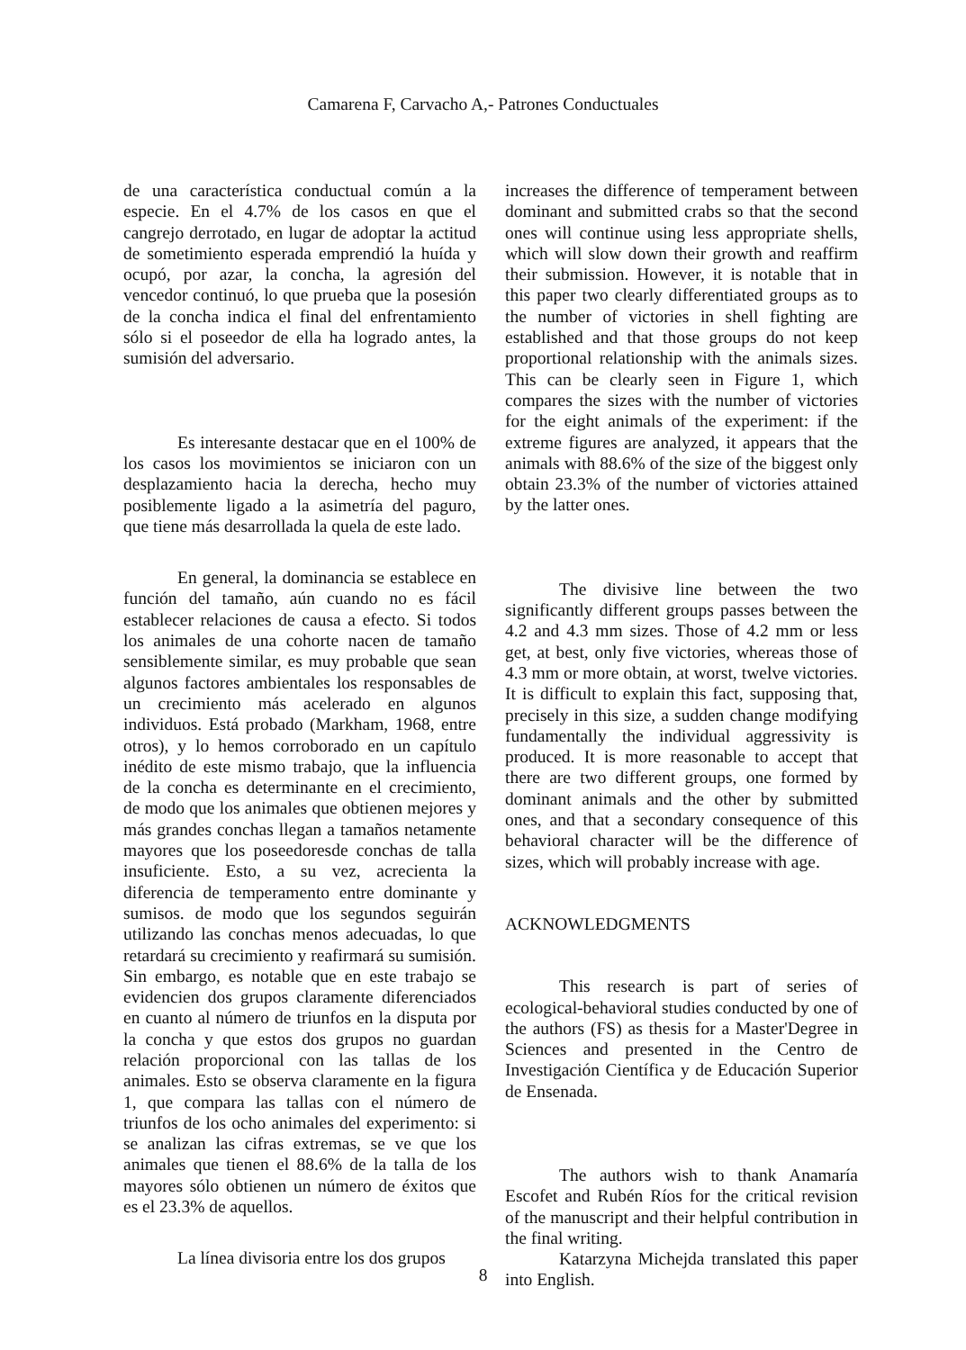Camarena F, Carvacho A,- Patrones Conductuales
de una característica conductual común a la especie. En el 4.7% de los casos en que el cangrejo derrotado, en lugar de adoptar la actitud de sometimiento esperada emprendió la huída y ocupó, por azar, la concha, la agresión del vencedor continuó, lo que prueba que la posesión de la concha indica el final del enfrentamiento sólo si el poseedor de ella ha logrado antes, la sumisión del adversario.
Es interesante destacar que en el 100% de los casos los movimientos se iniciaron con un desplazamiento hacia la derecha, hecho muy posiblemente ligado a la asimetría del paguro, que tiene más desarrollada la quela de este lado.
En general, la dominancia se establece en función del tamaño, aún cuando no es fácil establecer relaciones de causa a efecto. Si todos los animales de una cohorte nacen de tamaño sensiblemente similar, es muy probable que sean algunos factores ambientales los responsables de un crecimiento más acelerado en algunos individuos. Está probado (Markham, 1968, entre otros), y lo hemos corroborado en un capítulo inédito de este mismo trabajo, que la influencia de la concha es determinante en el crecimiento, de modo que los animales que obtienen mejores y más grandes conchas llegan a tamaños netamente mayores que los poseedoresde conchas de talla insuficiente. Esto, a su vez, acrecienta la diferencia de temperamento entre dominante y sumisos. de modo que los segundos seguirán utilizando las conchas menos adecuadas, lo que retardará su crecimiento y reafirmará su sumisión. Sin embargo, es notable que en este trabajo se evidencien dos grupos claramente diferenciados en cuanto al número de triunfos en la disputa por la concha y que estos dos grupos no guardan relación proporcional con las tallas de los animales. Esto se observa claramente en la figura 1, que compara las tallas con el número de triunfos de los ocho animales del experimento: si se analizan las cifras extremas, se ve que los animales que tienen el 88.6% de la talla de los mayores sólo obtienen un número de éxitos que es el 23.3% de aquellos.
La línea divisoria entre los dos grupos
increases the difference of temperament between dominant and submitted crabs so that the second ones will continue using less appropriate shells, which will slow down their growth and reaffirm their submission. However, it is notable that in this paper two clearly differentiated groups as to the number of victories in shell fighting are established and that those groups do not keep proportional relationship with the animals sizes. This can be clearly seen in Figure 1, which compares the sizes with the number of victories for the eight animals of the experiment: if the extreme figures are analyzed, it appears that the animals with 88.6% of the size of the biggest only obtain 23.3% of the number of victories attained by the latter ones.
The divisive line between the two significantly different groups passes between the 4.2 and 4.3 mm sizes. Those of 4.2 mm or less get, at best, only five victories, whereas those of 4.3 mm or more obtain, at worst, twelve victories. It is difficult to explain this fact, supposing that, precisely in this size, a sudden change modifying fundamentally the individual aggressivity is produced. It is more reasonable to accept that there are two different groups, one formed by dominant animals and the other by submitted ones, and that a secondary consequence of this behavioral character will be the difference of sizes, which will probably increase with age.
ACKNOWLEDGMENTS
This research is part of series of ecological-behavioral studies conducted by one of the authors (FS) as thesis for a Master'Degree in Sciences and presented in the Centro de Investigación Científica y de Educación Superior de Ensenada.
The authors wish to thank Anamaría Escofet and Rubén Ríos for the critical revision of the manuscript and their helpful contribution in the final writing.
Katarzyna Michejda translated this paper into English.
8